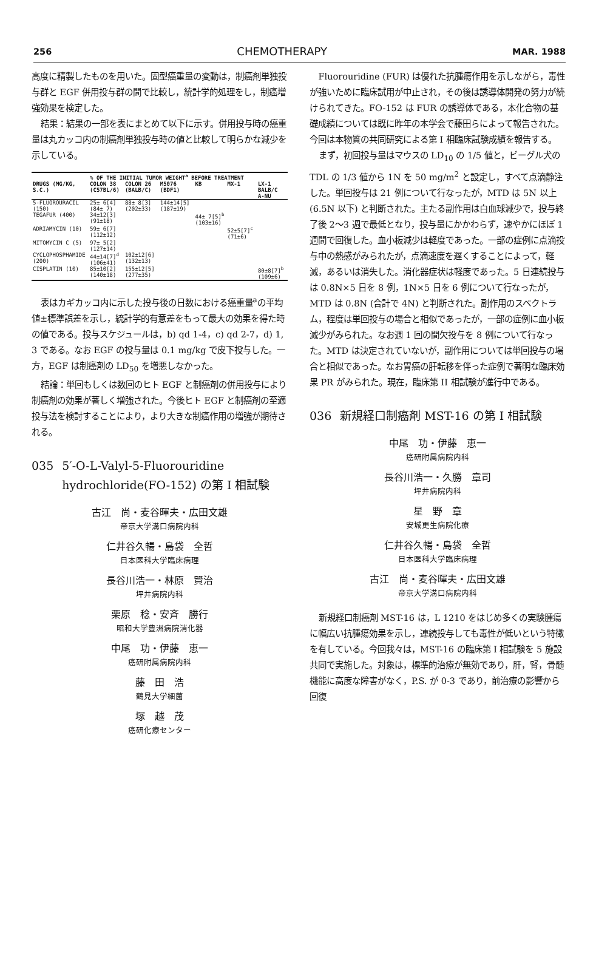256 CHEMOTHERAPY MAR. 1988
高度に精製したものを用いた。固型癌重量の変動は，制癌剤単独投与群と EGF 併用投与群の間で比較し，統計学的処理をし，制癌増強効果を検定した。
結果：結果の一部を表にまとめて以下に示す。併用投与時の癌重量は丸カッコ内の制癌剤単独投与時の値と比較して明らかな減少を示している。
| | % OF THE INITIAL TUMOR WEIGHT<sup>a</sup> BEFORE TREATMENT | | | | | |
| --- | --- | --- | --- | --- | --- | --- |
| DRUGS (MG/KG, S.C.) | COLON 38 (C57BL/6) | COLON 26 (BALB/C) | M5076 (BDF1) | KB | MX-1 | LX-1 BALB/C A-NU |
| 5-FLUOROURACIL (150) | 25± 6[4] (84± 7) | 88± 8[3] (202±33) | 144±14[5] (187±19) | | | |
| TEGAFUR (400) | 34±12[3] (91±18) | | | 44± 7[5]<sup>b</sup> (103±16) | | |
| ADRIAMYCIN (10) | 59± 6[7] (112±12) | | | | 52±5[7]<sup>c</sup> (71±6) | |
| MITOMYCIN C (5) | 97± 5[2] (127±14) | | | | | |
| CYCLOPHOSPHAMIDE (200) | 44±14[7]<sup>d</sup> (106±41) | 102±12[6] (132±13) | | | | |
| CISPLATIN (10) | 85±10[2] (140±18) | 155±12[5] (277±35) | | | | 80±8[7]<sup>b</sup> (109±6) |
表はカギカッコ内に示した投与後の日数における癌重量<sup>a</sup>の平均値±標準誤差を示し，統計学的有意差をもって最大の効果を得た時の値である。投与スケジュールは，b) qd 1-4，c) qd 2-7，d) 1, 3 である。なお EGF の投与量は 0.1 mg/kg で皮下投与した。一方，EGF は制癌剤の LD<sub>50</sub> を増悪しなかった。
結論：単回もしくは数回のヒト EGF と制癌剤の併用投与により制癌剤の効果が著しく増強された。今後ヒト EGF と制癌剤の至適投与法を検討することにより，より大きな制癌作用の増強が期待される。
035 5′-O-L-Valyl-5-Fluorouridine hydrochloride(FO-152) の第 I 相試験
古江　尚・麦谷暉夫・広田文雄
帝京大学溝口病院内科
仁井谷久暢・島袋　全哲
日本医科大学臨床病理
長谷川浩一・林原　賢治
坪井病院内科
栗原　稔・安斉　勝行
昭和大学豊洲病院消化器
中尾　功・伊藤　恵一
癌研附属病院内科
藤　田　浩
鶴見大学細菌
塚　越　茂
癌研化療センター
Fluorouridine (FUR) は優れた抗腫瘍作用を示しながら，毒性が強いために臨床試用が中止され，その後は誘導体開発の努力が続けられてきた。FO-152 は FUR の誘導体である，本化合物の基礎成績については既に昨年の本学会で藤田らによって報告された。今回は本物質の共同研究による第 I 相臨床試験成績を報告する。
まず，初回投与量はマウスの LD<sub>10</sub> の 1/5 値と，ビーグル犬の TDL の 1/3 値から 1N を 50 mg/m<sup>2</sup> と設定し，すべて点滴静注した。単回投与は 21 例について行なったが，MTD は 5N 以上 (6.5N 以下) と判断された。主たる副作用は白血球減少で，投与終了後 2～3 週で最低となり，投与量にかかわらず，速やかにほぼ 1 週間で回復した。血小板減少は軽度であった。一部の症例に点滴投与中の熱感がみられたが，点滴速度を遅くすることによって，軽減，あるいは消失した。消化器症状は軽度であった。5 日連続投与は 0.8N×5 日を 8 例，1N×5 日を 6 例について行なったが，MTD は 0.8N (合計で 4N) と判断された。副作用のスペクトラム，程度は単回投与の場合と相似であったが，一部の症例に血小板減少がみられた。なお週 1 回の間欠投与を 8 例について行なった。MTD は決定されていないが，副作用については単回投与の場合と相似であった。なお胃癌の肝転移を伴った症例で著明な臨床効果 PR がみられた。現在，臨床第 II 相試験が進行中である。
036 新規経口制癌剤 MST-16 の第 I 相試験
中尾　功・伊藤　恵一
癌研附属病院内科
長谷川浩一・久勝　章司
坪井病院内科
星　野　章
安城更生病院化療
仁井谷久暢・島袋　全哲
日本医科大学臨床病理
古江　尚・麦谷暉夫・広田文雄
帝京大学溝口病院内科
新規経口制癌剤 MST-16 は，L 1210 をはじめ多くの実験腫瘍に幅広い抗腫瘍効果を示し，連続投与しても毒性が低いという特徴を有している。今回我々は，MST-16 の臨床第 I 相試験を 5 施設共同で実施した。対象は，標準的治療が無効であり，肝，腎，骨髄機能に高度な障害がなく，P.S. が 0-3 であり，前治療の影響から回復